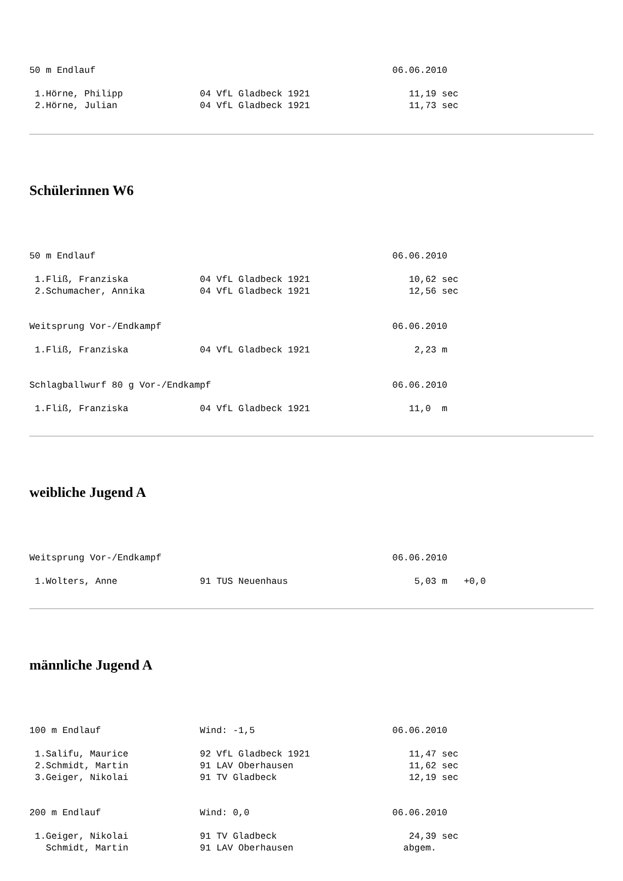50 m Endlauf                                                      06.06.2010

 1.Hörne, Philipp              04 VfL Gladbeck 1921                  11,19 sec
 2.Hörne, Julian               04 VfL Gladbeck 1921                  11,73 sec
Schülerinnen W6
50 m Endlauf                                                      06.06.2010

 1.Fliß, Franziska             04 VfL Gladbeck 1921                  10,62 sec
 2.Schumacher, Annika          04 VfL Gladbeck 1921                  12,56 sec


Weitsprung Vor-/Endkampf                                          06.06.2010

 1.Fliß, Franziska             04 VfL Gladbeck 1921                   2,23 m


Schlagballwurf 80 g Vor-/Endkampf                                 06.06.2010

 1.Fliß, Franziska             04 VfL Gladbeck 1921                  11,0  m
weibliche Jugend A
Weitsprung Vor-/Endkampf                                          06.06.2010

 1.Wolters, Anne               91 TUS Neuenhaus                       5,03 m   +0,0
männliche Jugend A
100 m Endlauf                  Wind: -1,5                         06.06.2010

 1.Salifu, Maurice             92 VfL Gladbeck 1921                  11,47 sec
 2.Schmidt, Martin             91 LAV Oberhausen                     11,62 sec
 3.Geiger, Nikolai             91 TV Gladbeck                        12,19 sec


200 m Endlauf                  Wind: 0,0                          06.06.2010

 1.Geiger, Nikolai             91 TV Gladbeck                        24,39 sec
   Schmidt, Martin             91 LAV Oberhausen                    abgem.